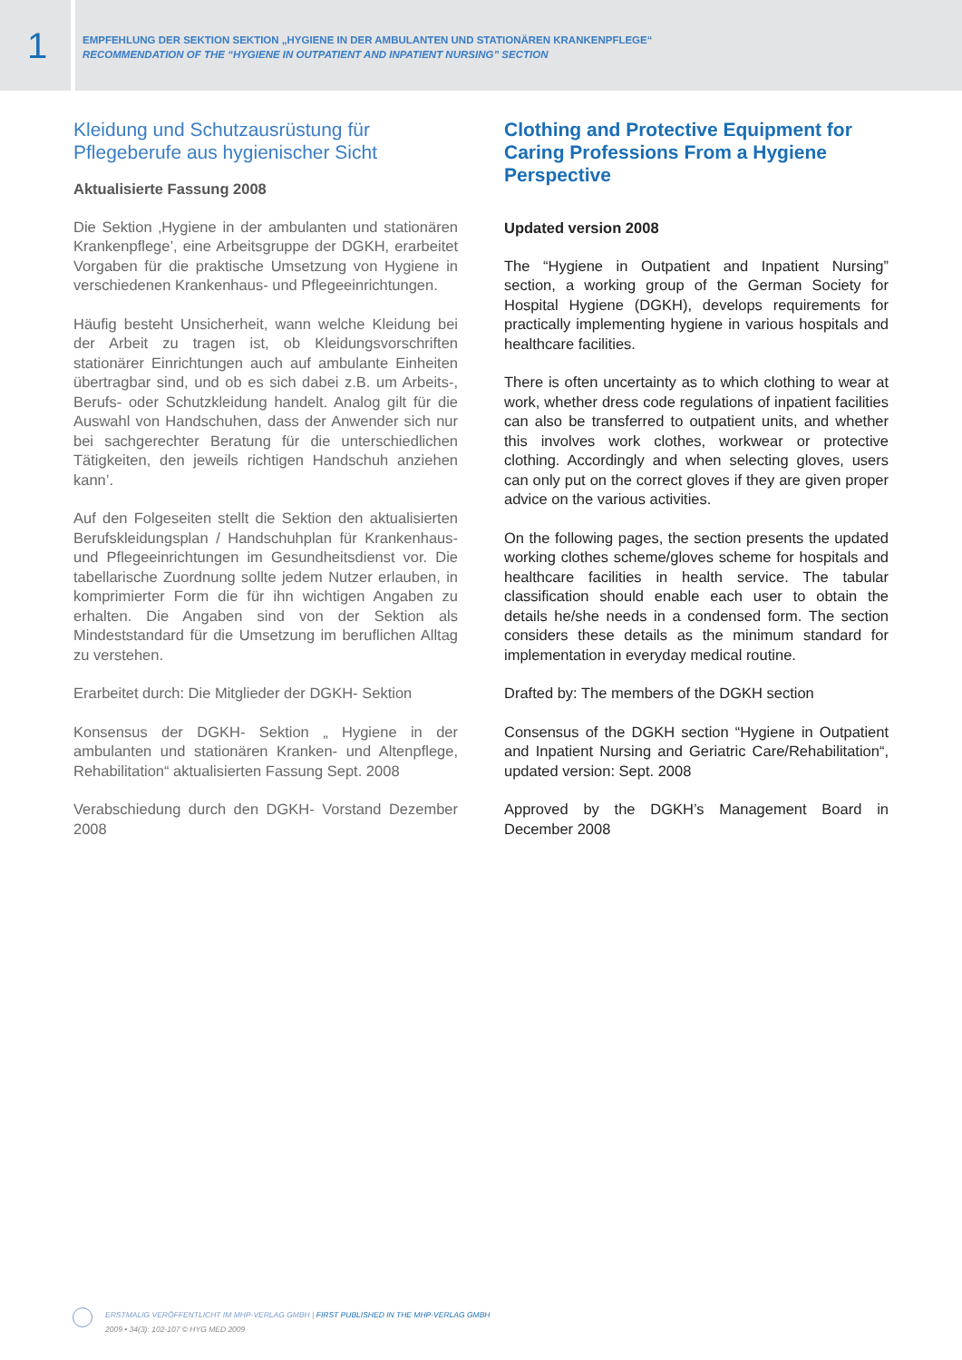1
EMPFEHLUNG DER SEKTION SEKTION „HYGIENE IN DER AMBULANTEN UND STATIONÄREN KRANKENPFLEGE“
RECOMMENDATION OF THE “HYGIENE IN OUTPATIENT AND INPATIENT NURSING” SECTION
Kleidung und Schutzausrüstung für Pflegeberufe aus hygienischer Sicht
Aktualisierte Fassung 2008
Die Sektion ‚Hygiene in der ambulanten und stationären Krankenpflege’, eine Arbeitsgruppe der DGKH, erarbeitet Vorgaben für die praktische Umsetzung von Hygiene in verschiedenen Krankenhaus- und Pflegeeinrichtungen.
Häufig besteht Unsicherheit, wann welche Kleidung bei der Arbeit zu tragen ist, ob Kleidungsvorschriften stationärer Einrichtungen auch auf ambulante Einheiten übertragbar sind, und ob es sich dabei z.B. um Arbeits-, Berufs- oder Schutzkleidung handelt. Analog gilt für die Auswahl von Handschuhen, dass der Anwender sich nur bei sachgerechter Beratung für die unterschiedlichen Tätigkeiten, den jeweils richtigen Handschuh anziehen kann’.
Auf den Folgeseiten stellt die Sektion den aktualisierten Berufskleidungsplan / Handschuhplan für Krankenhaus- und Pflegeeinrichtungen im Gesundheitsdienst vor. Die tabellarische Zuordnung sollte jedem Nutzer erlauben, in komprimierter Form die für ihn wichtigen Angaben zu erhalten. Die Angaben sind von der Sektion als Mindeststandard für die Umsetzung im beruflichen Alltag zu verstehen.
Erarbeitet durch: Die Mitglieder der DGKH- Sektion
Konsensus der DGKH- Sektion „ Hygiene in der ambulanten und stationären Kranken- und Altenpflege, Rehabilitation“ aktualisierten Fassung Sept. 2008
Verabschiedung durch den DGKH- Vorstand Dezember 2008
Clothing and Protective Equipment for Caring Professions From a Hygiene Perspective
Updated version 2008
The “Hygiene in Outpatient and Inpatient Nursing” section, a working group of the German Society for Hospital Hygiene (DGKH), develops requirements for practically implementing hygiene in various hospitals and healthcare facilities.
There is often uncertainty as to which clothing to wear at work, whether dress code regulations of inpatient facilities can also be transferred to outpatient units, and whether this involves work clothes, workwear or protective clothing. Accordingly and when selecting gloves, users can only put on the correct gloves if they are given proper advice on the various activities.
On the following pages, the section presents the updated working clothes scheme/gloves scheme for hospitals and healthcare facilities in health service. The tabular classification should enable each user to obtain the details he/she needs in a condensed form. The section considers these details as the minimum standard for implementation in everyday medical routine.
Drafted by: The members of the DGKH section
Consensus of the DGKH section “Hygiene in Outpatient and Inpatient Nursing and Geriatric Care/Rehabilitation“, updated version: Sept. 2008
Approved by the DGKH’s Management Board in December 2008
ERSTMALIG VERÖFFENTLICHT IM MHP-VERLAG GMBH | FIRST PUBLISHED IN THE MHP-VERLAG GMBH
2009 • 34(3): 102-107 © HYG MED 2009